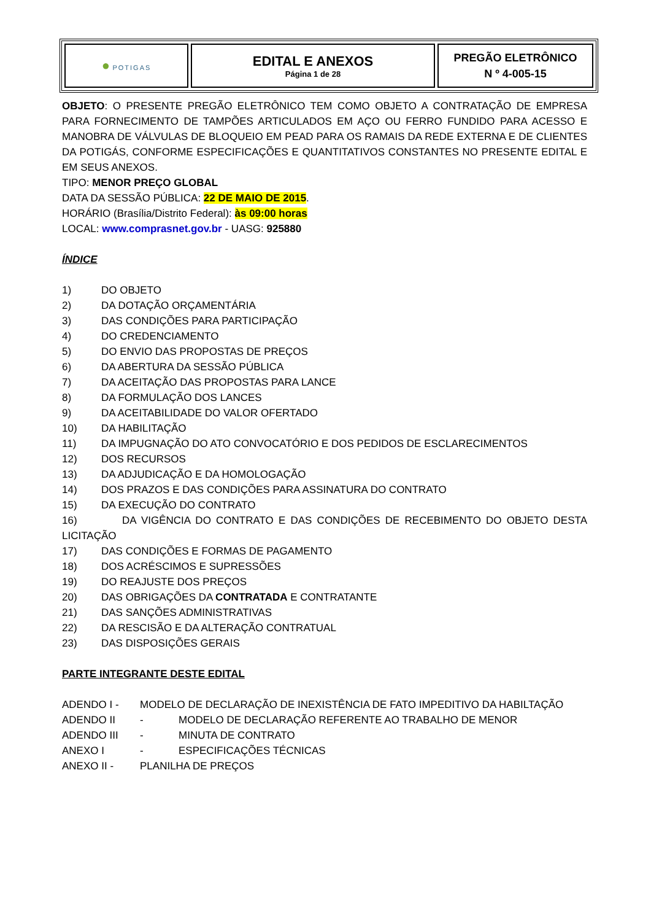| ● POTIGAS | EDITAL E ANEXOS Página 1 de 28 | PREGÃO ELETRÔNICO N º 4-005-15 |
OBJETO: O PRESENTE PREGÃO ELETRÔNICO TEM COMO OBJETO A CONTRATAÇÃO DE EMPRESA PARA FORNECIMENTO DE TAMPÕES ARTICULADOS EM AÇO OU FERRO FUNDIDO PARA ACESSO E MANOBRA DE VÁLVULAS DE BLOQUEIO EM PEAD PARA OS RAMAIS DA REDE EXTERNA E DE CLIENTES DA POTIGÁS, CONFORME ESPECIFICAÇÕES E QUANTITATIVOS CONSTANTES NO PRESENTE EDITAL E EM SEUS ANEXOS.
TIPO: MENOR PREÇO GLOBAL
DATA DA SESSÃO PÚBLICA: 22 DE MAIO DE 2015.
HORÁRIO (Brasília/Distrito Federal): às 09:00 horas
LOCAL: www.comprasnet.gov.br - UASG: 925880
ÍNDICE
1) DO OBJETO
2) DA DOTAÇÃO ORÇAMENTÁRIA
3) DAS CONDIÇÕES PARA PARTICIPAÇÃO
4) DO CREDENCIAMENTO
5) DO ENVIO DAS PROPOSTAS DE PREÇOS
6) DA ABERTURA DA SESSÃO PÚBLICA
7) DA ACEITAÇÃO DAS PROPOSTAS PARA LANCE
8) DA FORMULAÇÃO DOS LANCES
9) DA ACEITABILIDADE DO VALOR OFERTADO
10) DA HABILITAÇÃO
11) DA IMPUGNAÇÃO DO ATO CONVOCATÓRIO E DOS PEDIDOS DE ESCLARECIMENTOS
12) DOS RECURSOS
13) DA ADJUDICAÇÃO E DA HOMOLOGAÇÃO
14) DOS PRAZOS E DAS CONDIÇÕES PARA ASSINATURA DO CONTRATO
15) DA EXECUÇÃO DO CONTRATO
16) DA VIGÊNCIA DO CONTRATO E DAS CONDIÇÕES DE RECEBIMENTO DO OBJETO DESTA LICITAÇÃO
17) DAS CONDIÇÕES E FORMAS DE PAGAMENTO
18) DOS ACRÉSCIMOS E SUPRESSÕES
19) DO REAJUSTE DOS PREÇOS
20) DAS OBRIGAÇÕES DA CONTRATADA E CONTRATANTE
21) DAS SANÇÕES ADMINISTRATIVAS
22) DA RESCISÃO E DA ALTERAÇÃO CONTRATUAL
23) DAS DISPOSIÇÕES GERAIS
PARTE INTEGRANTE DESTE EDITAL
ADENDO I - MODELO DE DECLARAÇÃO DE INEXISTÊNCIA DE FATO IMPEDITIVO DA HABILTAÇÃO
ADENDO II - MODELO DE DECLARAÇÃO REFERENTE AO TRABALHO DE MENOR
ADENDO III - MINUTA DE CONTRATO
ANEXO I - ESPECIFICAÇÕES TÉCNICAS
ANEXO II - PLANILHA DE PREÇOS